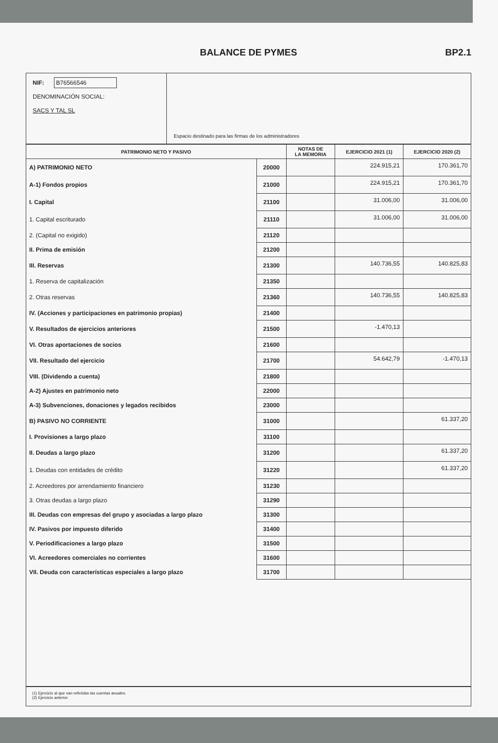BALANCE DE PYMES BP2.1
NIF: B76566546
DENOMINACIÓN SOCIAL:
SACS Y TAL SL
Espacio destinado para las firmas de los administradores
| PATRIMONIO NETO Y PASIVO | | NOTAS DE LA MEMORIA | EJERCICIO 2021 (1) | EJERCICIO 2020 (2) |
| --- | --- | --- | --- | --- |
| A) PATRIMONIO NETO | 20000 | | 224.915,21 | 170.361,70 |
| A-1) Fondos propios | 21000 | | 224.915,21 | 170.361,70 |
| I. Capital | 21100 | | 31.006,00 | 31.006,00 |
| 1. Capital escriturado | 21110 | | 31.006,00 | 31.006,00 |
| 2. (Capital no exigido) | 21120 | | | |
| II. Prima de emisión | 21200 | | | |
| III. Reservas | 21300 | | 140.736,55 | 140.825,83 |
| 1. Reserva de capitalización | 21350 | | | |
| 2. Otras reservas | 21360 | | 140.736,55 | 140.825,83 |
| IV. (Acciones y participaciones en patrimonio propias) | 21400 | | | |
| V. Resultados de ejercicios anteriores | 21500 | | -1.470,13 | |
| VI. Otras aportaciones de socios | 21600 | | | |
| VII. Resultado del ejercicio | 21700 | | 54.642,79 | -1.470,13 |
| VIII. (Dividendo a cuenta) | 21800 | | | |
| A-2) Ajustes en patrimonio neto | 22000 | | | |
| A-3) Subvenciones, donaciones y legados recibidos | 23000 | | | |
| B) PASIVO NO CORRIENTE | 31000 | | | 61.337,20 |
| I. Provisiones a largo plazo | 31100 | | | |
| II. Deudas a largo plazo | 31200 | | | 61.337,20 |
| 1. Deudas con entidades de crédito | 31220 | | | 61.337,20 |
| 2. Acreedores por arrendamiento financiero | 31230 | | | |
| 3. Otras deudas a largo plazo | 31290 | | | |
| III. Deudas con empresas del grupo y asociadas a largo plazo | 31300 | | | |
| IV. Pasivos por impuesto diferido | 31400 | | | |
| V. Periodificaciones a largo plazo | 31500 | | | |
| VI. Acreedores comerciales no corrientes | 31600 | | | |
| VII. Deuda con características especiales a largo plazo | 31700 | | | |
(1) Ejercicio al que van referidas las cuentas anuales.
(2) Ejercicio anterior.